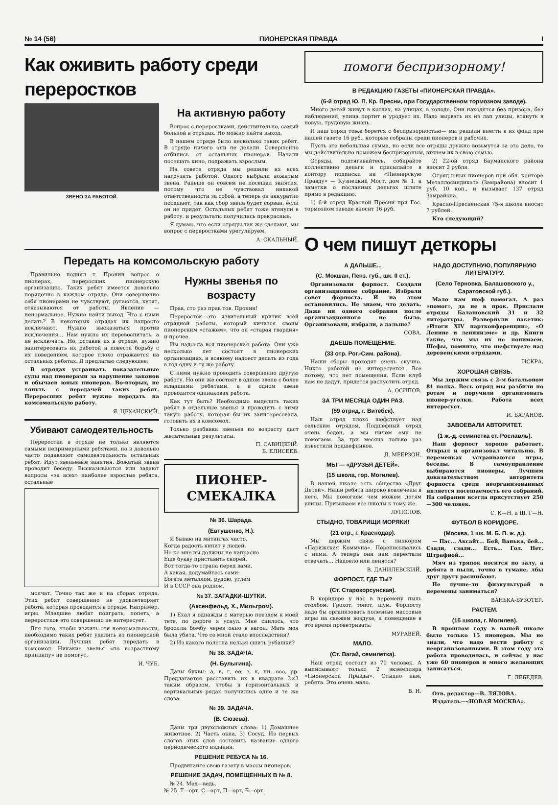№ 14 (56) ПИОНЕРСКАЯ ПРАВДА I
Как оживить работу среди переростков
ЗВЕНО ЗА РАБОТОЙ.
На активную работу
Вопрос с переростками, действительно, самый больной в отрядах. Но можно найти выход.
В нашем отряде было несколько таких ребят. В отряде ничего они не делали. Совершенно отбились от остальных пионеров. Начали посещать кино, подражать взрослым.
На совете отряда мы решили их всех нагрузить работой. Одного выбрали вожатым звена. Раньше он совсем не посещал занятия, потому что не чувствовал никакой ответственности за собой, а теперь он аккуратно посещает, так как сбор звена будет сорван, если он не придет. Остальных ребят тоже втянули в работу, и результаты получились прекрасные.
Я думаю, что если отряды так же сделают, мы вопрос с переростками урегулируем.
А. СКАЛЬНЫЙ.
Передать на комсомольскую работу
Правильно поднял т. Пронин вопрос о пионерах, переросших пионерскую организацию. Таких ребят имеется довольно порядочно в каждом отряде. Они совершенно себя пионерами не чувствуют, ругаются, кутят, отказываются от работы. Явление — ненормальное. Нужно найти выход. Что с ними делать? В некоторых отрядах их напросто исключают. Нужно высказаться против исключения... Нам нужно их перевоспитать, а не исключать. Но, оставив их в отряде, нужно заинтересовать их работой и повести борьбу с их поведением, которое плохо отражается на остальных ребятах. Я предлагаю следующее:
В отрядах устраивать показательные суды над пионерами за нарушение законов и обычаев юных пионеров. Во-вторых, не тянуть с передачей таких ребят. Переросших ребят нужно передать на комсомольскую работу.
Я. ЦЕХАНСКИЙ.
Убивают самодеятельность
Переростки в отряде не только являются самыми непримерными ребятами, но и довольно часто подавляют самодеятельность остальных ребят. Идут звеньевые занятия. Вожатый звена проводит беседу. Высказываются или задают вопросы «за всех» наиболее взрослые ребята, остальные
молчат. Точно так же и на сборах отряда. Этих ребят совершенно не удовлетворяет работа, которая проводится в отряде. Например, игры. Младшие любят поиграть, попеть, а переростков это совершенно не интересует.
Для того, чтобы изжить эти ненормальности, необходимо таких ребят удалить из пионерской организации. Лучших ребят передать в комсомол. Никакие звенья «по возрастному принципу» не помогут.
И. ЧУБ.
Нужны звенья по возрасту
Прав, сто раз прав тов. Пронин!
Переросток—это язвительный критик всей отрядной работы, который кичится своим пионерским «стажем», что он «старая гвардия» и прочее.
Им надоела вся пионерская работа. Они уже несколько лет состоят в пионерских организациях, и всякому надоест делать из года в год одну и ту же работу.
С ними нужно проводить совершенно другую работу. Но они же состоят в одном звене с более младшими ребятами, а в одном звене проводится одинаковая работа.
Как тут быть? Необходимо выделить таких ребят в отдельные звенья и проводить с ними такую работу, которая бы их заинтересовала, готовить их в комсомол.
Только разбивка звеньев по возрасту даст желательные результаты.
П. САВИЦКИЙ.
Б. ЕЛИСЕЕВ.
ПИОНЕР-СМЕКАЛКА
№ 36. Шарада.
(Евтушенко, Н.).
Я бываю на митингах часто,
Когда радость кипит у людей,
Но ко мне вы должны не напрасно
Еще букву приставить скорей.
Вот тогда-то страна перед вами,
А какая, додумайтесь сами:
Богата металлом, рудою, углем
И в СССР она родном.
№ 37. ЗАГАДКИ-ШУТКИ.
(Аксенфельд, Х., Мильгром).
1) Ехал я однажды с матерью поездом к моей тете, по дороге я уснул. Мне снилось, что бросили бомбу через окно в вагон. Мать моя была убита. Что со мной стало впоследствии?
2) Из какого полотна нельзя сшить рубашки?
№ 38. ЗАДАЧА.
(Н. Булыгина).
Даны буквы: а, в, г, ее, з, к, нн, ооо, рр. Предлагается расставить их в квадрате 3×3 таким образом, чтобы в горизонтальных и вертикальных рядах получились одне и те же слова.
№ 39. ЗАДАЧА.
(В. Сюзева).
Даны три двухсложных слова: 1) Домашнее животное. 2) Часть окна. 3) Сосуд. Из первых слогов этих слов составить название одного периодического издания.
РЕШЕНИЕ РЕБУСА № 16.
Продвигайте свою газету в массы пионеров.
РЕШЕНИЕ ЗАДАЧ, ПОМЕЩЕННЫХ В № 8.
№ 24. Мед—ведь.
№ 25. Т—орт, С—орт, П—орт, Б—орт.
помоги беспризорному!
В РЕДАКЦИЮ ГАЗЕТЫ «ПИОНЕРСКАЯ ПРАВДА».
(6-й отряд Ю. П. Кр. Пресни, при Государственном тормозном заводе).
Много детей живут в котлах, на улицах, в холоде. Они находятся без призора, без наблюдения, улица портит и уродует их. Надо вырвать их из лап улицы, втянуть в новую, трудовую жизнь.
И наш отряд тоже борется с беспризорностью— мы решили внести в их фонд при нашей газете 16 руб., которые собраны среди пионеров и рабочих.
Пусть это небольшая сумма, но если все отряды дружно возьмутся за это дело, то мы действительно поможем беспризорным, втянем их в свою семью.
Отряды, подтягивайтесь, собирайте коллективно деньги и присылайте в контору подписки на «Пионерскую Правду» — Кузнецкий Мост, дом № 1, а заметки о посланных деньгах шлите прямо в редакцию.
1) 6-й отряд Красной Пресни при Гос. тормозном заводе вносит 16 руб.
2) 22-ой отряд Бауманского района вносит 2 рубля.
Отряд юных пионеров при обл. конторе Металлосиндиката (Замрайона) вносит 1 руб. 10 коп., и вызывает 137 отряд Замрайона.
Красно-Пресненская 75-я школа вносит 7 рублей.
Кто следующий?
О чем пишут деткоры
А ДАЛЬШЕ...
(С. Мокшан, Пенз. губ., шк. II ст.).
Организовали форпост. Создали организационное собрание. Избрали совет форпоста. И на этом остановились. Не знаем, что делать. Даже ни одного собрания после организационного не было. Организовали, избрали, а дальше?
СОВА.
ДАЕШЬ ПОМЕЩЕНИЕ.
(33 отр. Рог.-Сим. района).
Наши сборы проходят очень скучно. Никто работой не интересуется. Все потому, что нет помещения. Если клуб нам не дадут, придется распустить отряд.
А. ОСИПОВ.
ЗА ТРИ МЕСЯЦА ОДИН РАЗ.
(59 отряд, г. Витебск).
Наш отряд плохо шефствует над сельским отрядом. Подшефный отряд очень беден, а мы ничем ему не помогаем. За три месяца только раз известили подшефников.
Д. МЕЕРЗОН.
МЫ — «ДРУЗЬЯ ДЕТЕЙ».
(15 школа, гор. Могилев).
В нашей школе есть общество «Друг Детей». Наши ребята широко вовлечены в него. Мы помогаем чем можем детям улицы. Призываем все школы к тому же.
ЛУПОЛОВ.
СТЫДНО, ТОВАРИЩИ МОРЯКИ!
(21 отр., г. Краснодар).
Мы держим связь с линкором «Парижская Коммуна». Переписывались с ними. А теперь они нам перестали отвечать... Надоело или ленятся?
В. ДАНИЛЕВСКИЙ.
ФОРПОСТ, ГДЕ ТЫ?
(Ст. Старокорсунская).
В коридоре у нас в перемену пыль столбом. Грохот, топот, шум. Форпосту надо бы организовать полезные массовые игры на свежем воздухе, а помещение в это время проветривать.
МУРАВЕЙ.
МАЛО.
(Ст. Вагай, семилетка).
Наш отряд состоит из 70 человек. А выписывают только 2 экземпляра «Пионерской Правды». Стыдно нам, ребята. Это очень мало.
В. Н.
НАДО ДОСТУПНУЮ, ПОПУЛЯРНУЮ ЛИТЕРАТУРУ.
(Село Терновка, Балашовского у., Саратовской губ.).
Мало нам шеф помогал. А раз «помог», да не в прок. Прислали отряды Балашовский 31 и 32 литературы. Развернули пакетик: «Итоги XIV партконференции», «О Ленине и ленинизме» и др. Книги такие, что мы их не понимаем. Шефы, помните, что шефствуете над деревенскими отрядами.
ИСКРА.
ХОРОШАЯ СВЯЗЬ.
Мы держим связь с 2-м батальоном 81 полка. Весь отряд мы разбили по ротам и поручили организовать пионер-уголки. Работа всех интересует.
И. БАРАНОВ.
ЗАВОЕВАЛИ АВТОРИТЕТ.
(1 ж.-д. семилетка ст. Рославль).
Наш форпост хорошо работает. Открыл и организовал читальню. В переменках устраиваются игры, беседы. В самоуправление выбираются пионеры. Лучшим доказательством авторитета форпоста среди неорганизованных является посещаемость его собраний. На собрании всегда присутствует 250—300 человек.
С. К—Н. и Ш. Г—Н.
ФУТБОЛ В КОРИДОРЕ.
(Москва, 1 шк. М. Б. П. ж. д.).
— Пас... Аксайт... Бей, Ванька, бей... Сзади, сзади... Есть... Гол. Нет. Штрафной...
Мяч из тряпок носится по залу, а ребята в пыли, точно в тумане, лбы друг другу расшибают.
Не лучше-ли физкультурой в перемены заниматься?
ВАНЬКА-БУЗОТЕР.
РАСТЕМ.
(15 школа, г. Могилев).
В прошлом году в нашей школе было только 15 пионеров. Мы не знали, что надо вести работу с неорганизованными. В этом году эта работа проводилась, и сейчас у нас уже 60 пионеров и много желающих записаться.
Г. ЛЕБЕДЕВ.
Отв. редактор—В. ЛЯДОВА.
Издатель—«НОВАЯ МОСКВА».